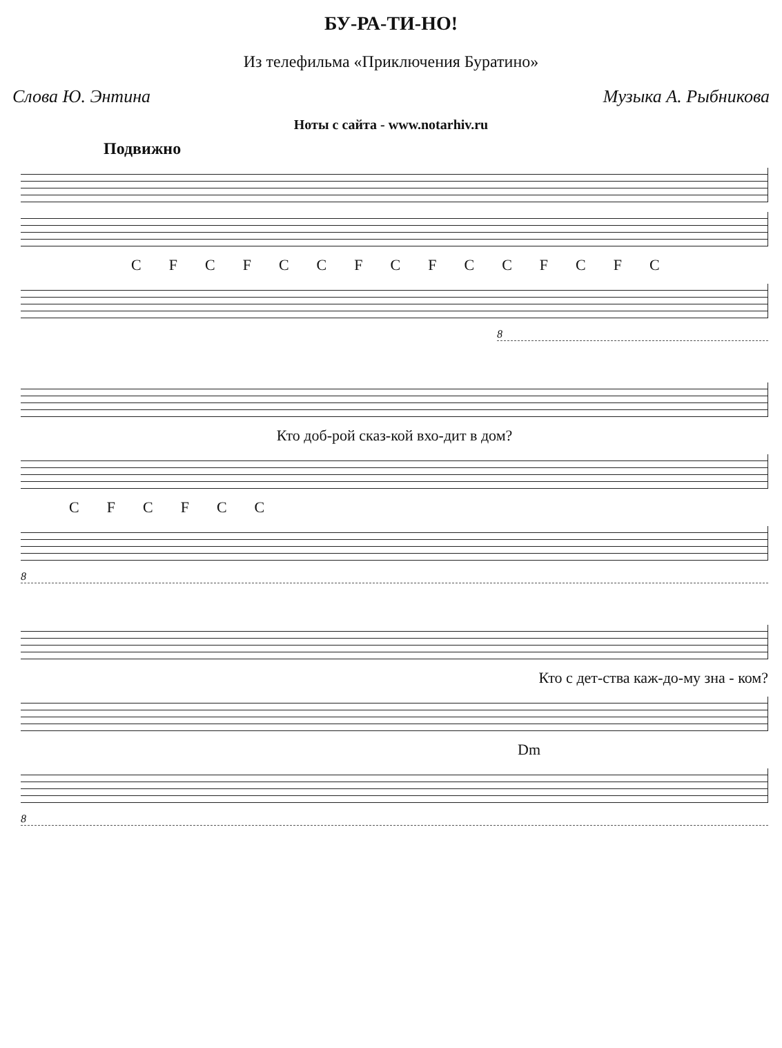БУ-РА-ТИ-НО!
Из телефильма «Приключения Буратино»
Слова Ю. Энтина Музыка А. Рыбникова
Ноты с сайта - www.notarhiv.ru
Подвижно
C F C F C C F C F C C F C F C
8
Кто доб-рой сказ-кой вхо-дит в дом?
C F C F C C
8
Кто с дет-ства каж-до-му зна - ком?
Dm
8